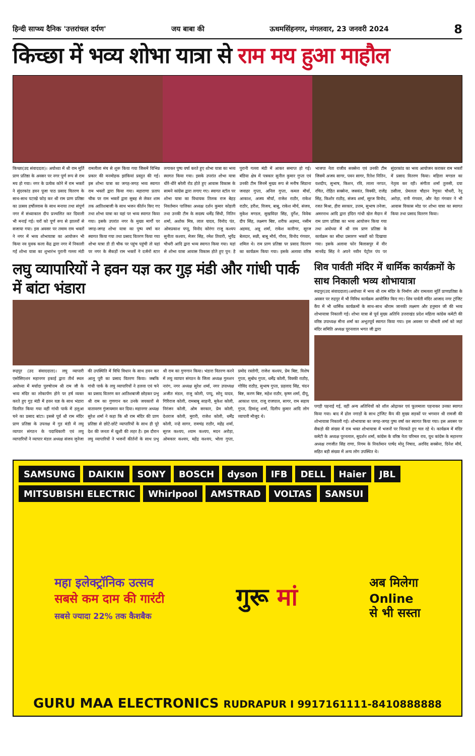हिन्दी साप्ध्य दैनिक 'उत्तरांचल दर्पण' जय बाबा की ऊधमसिंहनगर, मंगलवार, 23 जनवरी 2024 8
किच्छा में भव्य शोभा यात्रा से राम मय हुआ माहौल
किच्छा(उद संवाददता)। अयोध्या में श्री राम मूर्ति प्राण प्रतिष्ठा के अवसर पर नगर पूर्ण रूप से राम मय हो गया। नगर के प्रत्येक कोने में राम भक्तों ने सुंदरकांड हवन पूजा पाठ प्रसाद वितरण के साथ-साथ पटाखे फोड़ कर श्री राम प्राण प्रतिष्ठा का उत्सव हर्षोल्लास के साथ मनाया तथा संपूर्ण नगर में संध्याकाल दीप प्रज्वलित कर दिवाली भी मनाई गई। घरों को पूर्ण रूप से झालरों से सजाया गया। इस अवसर पर तमाम राम भक्तों ने नगर में भव्य शोभायात्रा का आयोजन भी किया नव युवक कला केंद्र द्वारा नगर में निकाली गई शोभा यात्रा का शुभारंभ पुरानी गल्ला मंडी रामलीला मंच से शुरू किया गया जिसमें विभिन्न प्रकार की मनमोहक झांकियां प्रस्तुत की गई। इस शोभा यात्रा का जगह-जगह भव्य स्वागत राम भक्तों द्वारा किया गया। महाराणा प्रताप चौक पर राम भक्तों द्वारा सुबह से लेकर शाम तक आतिशबाजी के साथ भजन कीर्तन किए गए तथा शोभा यात्रा का यहां पर भव्य स्वागत किया गया। इसके उपरांत नगर के मुख्य मार्गों पर जगह-जगह शोभा यात्रा का पुष्प वर्षा कर स्वागत किया गया तथा प्रसाद वितरण किया गया शोभा यात्रा डी डी चौक पर पहुंच पहुंची तो यहां पर नगर के सैकड़ों राम भक्तों ने दर्जनों स्टार लगाकर पुष्प वर्षा करते हुए शोभा यात्रा का भव्य स्वागत किया गया। इसके उपरांत शोभा यात्रा धीरे-धीरे बरेली रोड होते हुए आवास विकास के सामने कांग्रेस द्वारा लगाए गए। स्वागत स्टॉल पर शोभा यात्रा का विधायक तिलक राज बेहड़ निवर्तमान पालिका अध्यक्ष दर्शन कुमार कोहली तथा उनकी टीम के सदस्य धर्मेंद्र सिंधी, नितिन शर्मा, अशोक मित्र, लाल यादव, विनोद पंत, ओमप्रकाश पप्पू, विनोद कोरंगा राजू कश्यप सुनीता कश्यप, मेजर सिंह, रमेश तिवारी, भूपेंद्र चौधरी आदि द्वारा भव्य स्वागत किया गया। यहां से शोभा यात्रा आवास विकास होते हुए पुन: है पुरानी गल्ला मंडी में आकर समाप्त हो गई। बंडिया क्षेत्र में पत्रकार सुनील कुमार गुप्ता एवं उनकी टीम जिनमें मुख्य रूप से मनीष सिडाना जवाहर गुप्ता, अनिल गुप्ता, कमल मौर्या, आकाश, अजय मौर्या, राजेश राठौर, राकेश राठौर, हरीश, विजय, बाबू, राकेश मौर्य, संजय, मुकेश मण्डल, सुखविंदर सिंह, दुर्गेश, विवेक दीप सिंह, लक्ष्मण बिष्ट, शरीफ अहमद, नसीम अहमद, अन्नू शर्मा, राकेश कारीगर, सूरज बेलदार, सन्नी, बाबू मौर्य, गौरव, विनोद गंगवार, शमिल थे। राम प्राण प्रतिष्ठा पर प्रसाद वितरण का कार्यक्रम किया गया। इसके अलावा वरिष्ठ भाजपा नेता राजीव सक्सेना एवं उनकी टीम जिसमें अजय सागर, पवन सागर, रितेश नितिन, यशदीप, सुभाष, किशन, रवि, लाला नरपत, रचित, रोहित सक्सेना, जसवंत, विक्की, राजेंद्र सिंह, किशोर राठौड़, संजय शर्मा, सूरज विनोद, रजत मिश्रा, हीरा सरकार, उत्तम, सुभाष तनेजा, अमरनाथ आदि द्वारा इंदिरा गांधी खेल मैदान में राम प्राण प्रतिष्ठा का भव्य आयोजन किया गया तथा अयोध्या में श्री राम प्राण प्रतिष्ठा के कार्यक्रम का सीधा प्रसारण भक्तों को दिखाया गया। इसके अलावा फोर बिलासपुर में वीर मानवेंद्र सिंह ने अपने नवीन पेट्रोल पंप पर सुंदरकांड का भव्य आयोजन कराकर राम भक्तों में प्रसाद वितरण किया। महिला मण्डल का नेतृत्व कर रही। संगीता शर्मा तुलसी, दया डसीला, प्रेमलता चौहान रेणुका चौधरी, रेनू अरोड़ा, रानी गंगवार, और नेहा गंगवार ने भी आवास विकास मोड पर शोभा यात्रा का स्वागत किया तथा प्रसाद वितरण किया।
लघु व्यापारियों ने हवन यज्ञ कर गुड़ मंडी और गांधी पार्क में बांटा भंडारा
रूद्रपुर (उद संवाददाता)। लघु व्यापारी एसोसिएशन महानगर इकाई द्वारा तीर्थ स्थल अयोध्या में मर्यादा पुरुषोत्तम श्री राम जी के भव्य मंदिर का लोकार्पण होने पर हर्ष व्यक्त करते हुए गुड़ मंडी में हवन यज्ञ के साथ भंडारा वितरित किया गया वहीं गांधी पार्क में हलुआ चने का प्रसाद बांटा। इससे पूर्व श्री राम मंदिर प्राण प्रतिष्ठा के उपलक्ष में गुड मंडी में लघु व्यापार संगठन के पदाधिकारी एवं लघु व्यापारियों ने व्यापार मंडल अध्यक्ष संजय जुनेजा की उपस्थिति में विधि विधान के साथ हवन कर आलू पूरी का प्रसाद वितरण किया। जबकि गांधी पार्क के लघु व्यापारियों ने हलवा एवं चने का प्रसाद वितरण कर आतिशबाजी छोड़कर प्रभु श्री राम का गुणगान कर उनके जयकारों से वातावरण गुंजायमान कर दिया। महानगर अध्यक्ष सुरेश शर्मा ने कहा कि श्री राम मंदिर की प्राण प्रतिष्ठा से छोटे-छोटे व्यापारियों के साथ ही पूरे देश की जनता में खुशी की लहर है। इस दौरान लघु व्यापारियों ने भजनों कीर्तनों के साथ प्रभु श्री राम का गुणगान किया। भंडारा वितरण करने में लघु व्यापार संगठन के जिला अध्यक्ष गुलशन नारंग, नगर अध्यक्ष सुरेश शर्मा, नगर उपाध्यक्ष अजीत मंडल, राजू कोली, पप्पू, सोनू यादव, गिरिराज कोली, रामबाबू साहनी, मुकेश कोली, निरंजन कोली, ओम सरकार, प्रेम कोली, देशराज कोली, मुरारी, राजेश कोली, धर्मेंद्र कोली, नन्हे सागर, रामचंद्र राठौर, महेंद्र शर्मा, सूरज कश्यप, श्याम कश्यप, मदन अरोड़ा, ओमकार कश्यप, महेंद्र कश्यप, भोला गुप्ता, प्रमोद रस्तोगी, राजेश कश्यप, प्रेम बिष्ट, विशेष गुप्ता, सुबोध गुप्ता, धर्मेंद्र कोली, विक्की राठौड़, गोविंद राठौड़, सुभाष गुप्ता, प्रहलाद सिंह, चंदन बिष्ट, करण बिष्ट, महेश राठौर, कृष्ण शर्मा, दीपू, आकाश पाल, राजू राजपाल, सागर, राम सहाय गुप्ता, हिमांशु शर्मा, दिलीप कुमार आदि लोग व्यापारी मौजूद थे।
शिव पार्वती मंदिर में धार्मिक कार्यक्रमों के साथ निकाली भव्य शोभायात्रा
रूद्रपुर(उद संवाददाता)।अयोध्या में भव्य श्री राम मंदिर के निर्माण और रामलला मूर्ति प्राणप्रतिष्ठा के अवसर पर रुद्रपुर में भी विविध कार्यक्रम आयोजित किए गए। शिव पार्वती मंदिर आजाद नगर ट्रांजिट कैंप में भी धार्मिक कार्यक्रमों के साथ-साथ श्रीराम जानकी लक्ष्मण और हनुमान जी की भव्य शोभायात्रा निकाली गई। शोभा यात्रा से पूर्व मुख्य अतिथि उत्तराखंड प्रदेश महिला कांग्रेस कमेटी की वरिष्ठ उपाध्यक्ष मीना शर्मा का अभूतपूर्व स्वागत किया गया। इस अवसर पर श्रीमती शर्मा को जहां मंदिर समिति अध्यक्ष पूरनलाल भगत जी द्वारा
पगड़ी पहनाई गई, वहीं अन्य अतिथियों को शॉल ओढ़ाकर एवं फूलमाला पहनाकर उनका स्वागत किया गया। बाद में ढोल नगाड़ों के साथ ट्रांजिट कैंप की मुख्य सड़कों पर भगवान श्री रामजी की शोभायात्रा निकाली गई। शोभायात्रा का जगह-जगह पुष्प वर्षा कर स्वागत किया गया। इस अवसर पर सैकड़ो की संख्या में राम भक्त शोभायात्रा में भजनों पर थिरकते हुए चल रहे थे। कार्यक्रम में मंदिर कमेटी के अध्यक्ष पूरनलाल, सुदर्शन शर्मा, कांग्रेस के वरिष्ठ नेता परिमल राय, यूथ कांग्रेस के महानगर अध्यक्ष रणजीत सिंह राणा, निगम के निवर्तमान पार्षद मोनू निषाद, अरविंद सक्सेना, दिनेश मौर्य, सहित बड़ी संख्या में अन्य लोग उपस्थित थे।
SAMSUNG DAIKIN SONY BOSCH dyson IFB DELL Haier JBL MITSUBISHI ELECTRIC Whirlpool AMSTRAD VOLTAS SANSUI
महा इलेक्ट्रॉनिक उत्सव
सबसे कम दाम की गारंटी
सबसे ज्यादा 22% तक कैशबैक
गुरू मां
अब मिलेगा
Online
से भी सस्ता
GURU MAA ELECTRONICS RUDRAPUR I 9917161111-8410888888